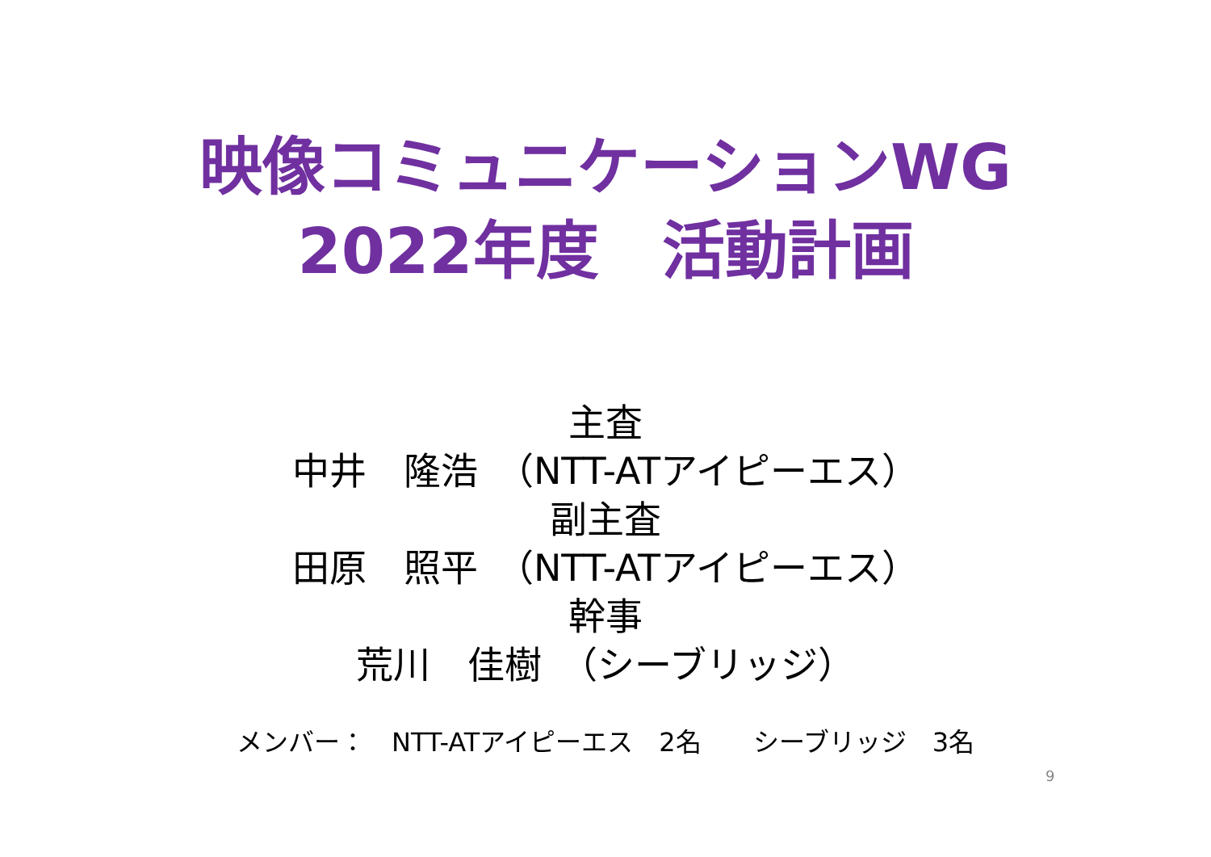映像コミュニケーションWG
2022年度　活動計画
主査
中井　隆浩　（NTT-ATアイピーエス）
副主査
田原　照平　（NTT-ATアイピーエス）
幹事
荒川　佳樹　（シーブリッジ）
メンバー：　NTT-ATアイピーエス　2名　　シーブリッジ　3名
9